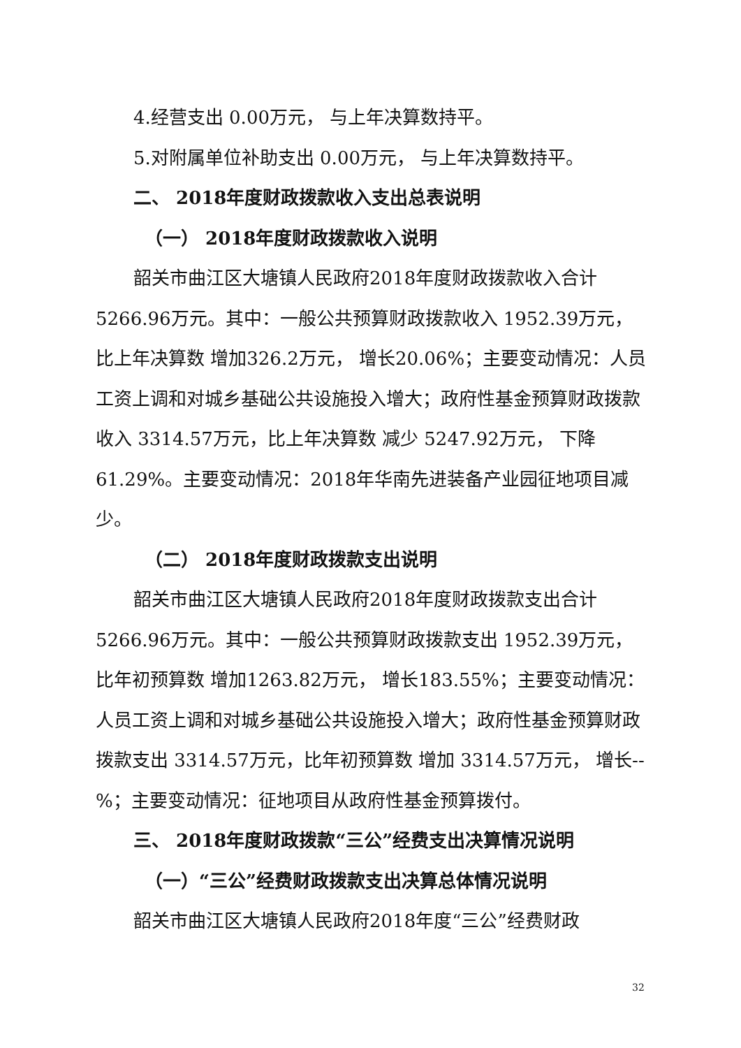4.经营支出 0.00万元， 与上年决算数持平。
5.对附属单位补助支出 0.00万元， 与上年决算数持平。
二、 2018年度财政拨款收入支出总表说明
（一） 2018年度财政拨款收入说明
韶关市曲江区大塘镇人民政府2018年度财政拨款收入合计 5266.96万元。其中：一般公共预算财政拨款收入 1952.39万元，比上年决算数 增加326.2万元， 增长20.06%；主要变动情况：人员工资上调和对城乡基础公共设施投入增大；政府性基金预算财政拨款收入 3314.57万元，比上年决算数 减少 5247.92万元， 下降61.29%。主要变动情况：2018年华南先进装备产业园征地项目减少。
（二） 2018年度财政拨款支出说明
韶关市曲江区大塘镇人民政府2018年度财政拨款支出合计 5266.96万元。其中：一般公共预算财政拨款支出 1952.39万元，比年初预算数 增加1263.82万元， 增长183.55%；主要变动情况：人员工资上调和对城乡基础公共设施投入增大；政府性基金预算财政拨款支出 3314.57万元，比年初预算数 增加 3314.57万元， 增长--%；主要变动情况：征地项目从政府性基金预算拨付。
三、 2018年度财政拨款“三公”经费支出决算情况说明
（一）“三公”经费财政拨款支出决算总体情况说明
韶关市曲江区大塘镇人民政府2018年度“三公”经费财政
32